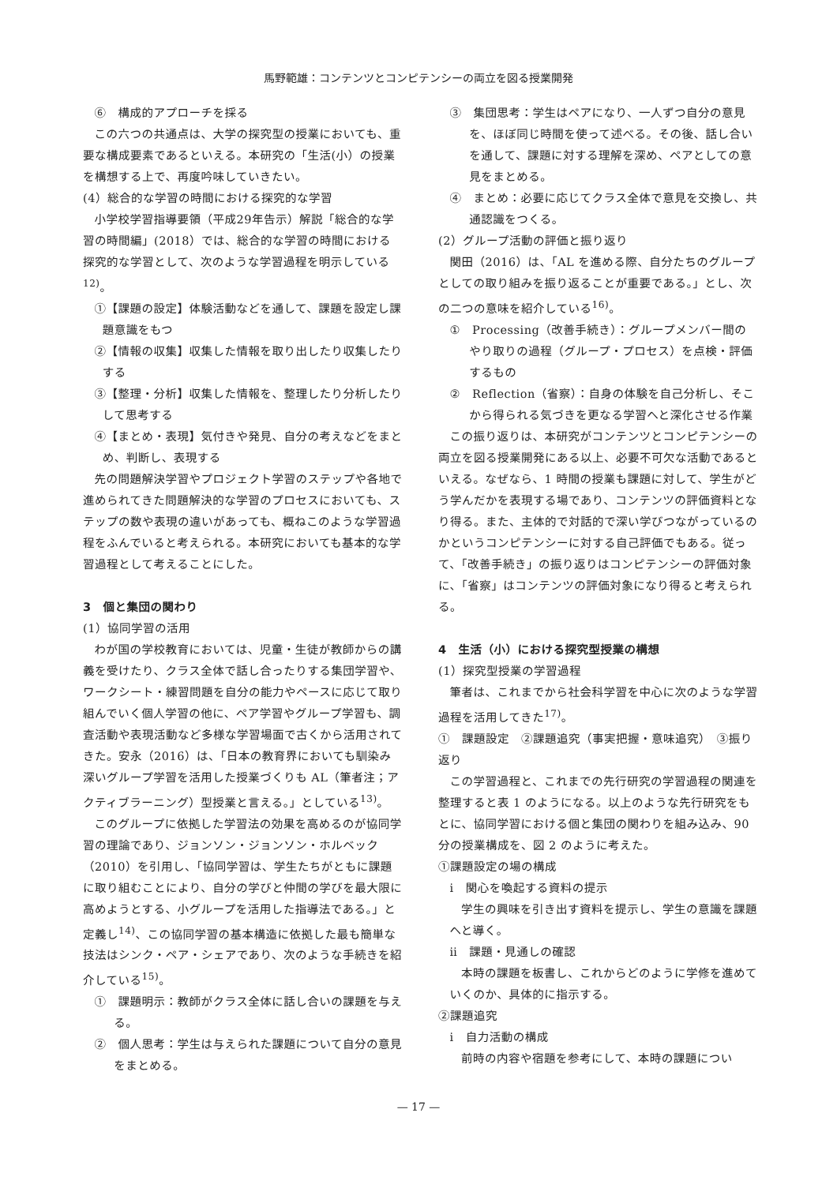馬野範雄：コンテンツとコンピテンシーの両立を図る授業開発
⑥　構成的アプローチを採る
この六つの共通点は、大学の探究型の授業においても、重要な構成要素であるといえる。本研究の「生活(小）の授業を構想する上で、再度吟味していきたい。
(4）総合的な学習の時間における探究的な学習
小学校学習指導要領（平成29年告示）解説「総合的な学習の時間編」(2018）では、総合的な学習の時間における探究的な学習として、次のような学習過程を明示している<sup>12)</sup>。
①【課題の設定】体験活動などを通して、課題を設定し課題意識をもつ
②【情報の収集】収集した情報を取り出したり収集したりする
③【整理・分析】収集した情報を、整理したり分析したりして思考する
④【まとめ・表現】気付きや発見、自分の考えなどをまとめ、判断し、表現する
先の問題解決学習やプロジェクト学習のステップや各地で進められてきた問題解決的な学習のプロセスにおいても、ステップの数や表現の違いがあっても、概ねこのような学習過程をふんでいると考えられる。本研究においても基本的な学習過程として考えることにした。
3　個と集団の関わり
(1）協同学習の活用
わが国の学校教育においては、児童・生徒が教師からの講義を受けたり、クラス全体で話し合ったりする集団学習や、ワークシート・練習問題を自分の能力やペースに応じて取り組んでいく個人学習の他に、ペア学習やグループ学習も、調査活動や表現活動など多様な学習場面で古くから活用されてきた。安永（2016）は、「日本の教育界においても馴染み深いグループ学習を活用した授業づくりも AL（筆者注；アクティブラーニング）型授業と言える。」としている<sup>13)</sup>。
このグループに依拠した学習法の効果を高めるのが協同学習の理論であり、ジョンソン・ジョンソン・ホルベック（2010）を引用し、「協同学習は、学生たちがともに課題に取り組むことにより、自分の学びと仲間の学びを最大限に高めようとする、小グループを活用した指導法である。」と定義し<sup>14)</sup>、この協同学習の基本構造に依拠した最も簡単な技法はシンク・ペア・シェアであり、次のような手続きを紹介している<sup>15)</sup>。
①　課題明示：教師がクラス全体に話し合いの課題を与える。
②　個人思考：学生は与えられた課題について自分の意見をまとめる。
③　集団思考：学生はペアになり、一人ずつ自分の意見を、ほぼ同じ時間を使って述べる。その後、話し合いを通して、課題に対する理解を深め、ペアとしての意見をまとめる。
④　まとめ：必要に応じてクラス全体で意見を交換し、共通認識をつくる。
(2）グループ活動の評価と振り返り
関田（2016）は、「AL を進める際、自分たちのグループとしての取り組みを振り返ることが重要である。」とし、次の二つの意味を紹介している<sup>16)</sup>。
①　Processing（改善手続き）：グループメンバー間のやり取りの過程（グループ・プロセス）を点検・評価するもの
②　Reflection（省察）：自身の体験を自己分析し、そこから得られる気づきを更なる学習へと深化させる作業
この振り返りは、本研究がコンテンツとコンピテンシーの両立を図る授業開発にある以上、必要不可欠な活動であるといえる。なぜなら、1 時間の授業も課題に対して、学生がどう学んだかを表現する場であり、コンテンツの評価資料となり得る。また、主体的で対話的で深い学びつながっているのかというコンピテンシーに対する自己評価でもある。従って、「改善手続き」の振り返りはコンピテンシーの評価対象に、「省察」はコンテンツの評価対象になり得ると考えられる。
4　生活（小）における探究型授業の構想
(1）探究型授業の学習過程
筆者は、これまでから社会科学習を中心に次のような学習過程を活用してきた<sup>17)</sup>。
①　課題設定　②課題追究（事実把握・意味追究）　③振り返り
この学習過程と、これまでの先行研究の学習過程の関連を整理すると表 1 のようになる。以上のような先行研究をもとに、協同学習における個と集団の関わりを組み込み、90 分の授業構成を、図 2 のように考えた。
①課題設定の場の構成
ⅰ　関心を喚起する資料の提示
学生の興味を引き出す資料を提示し、学生の意識を課題へと導く。
ⅱ　課題・見通しの確認
本時の課題を板書し、これからどのように学修を進めていくのか、具体的に指示する。
②課題追究
ⅰ　自力活動の構成
前時の内容や宿題を参考にして、本時の課題につい
— 17 —